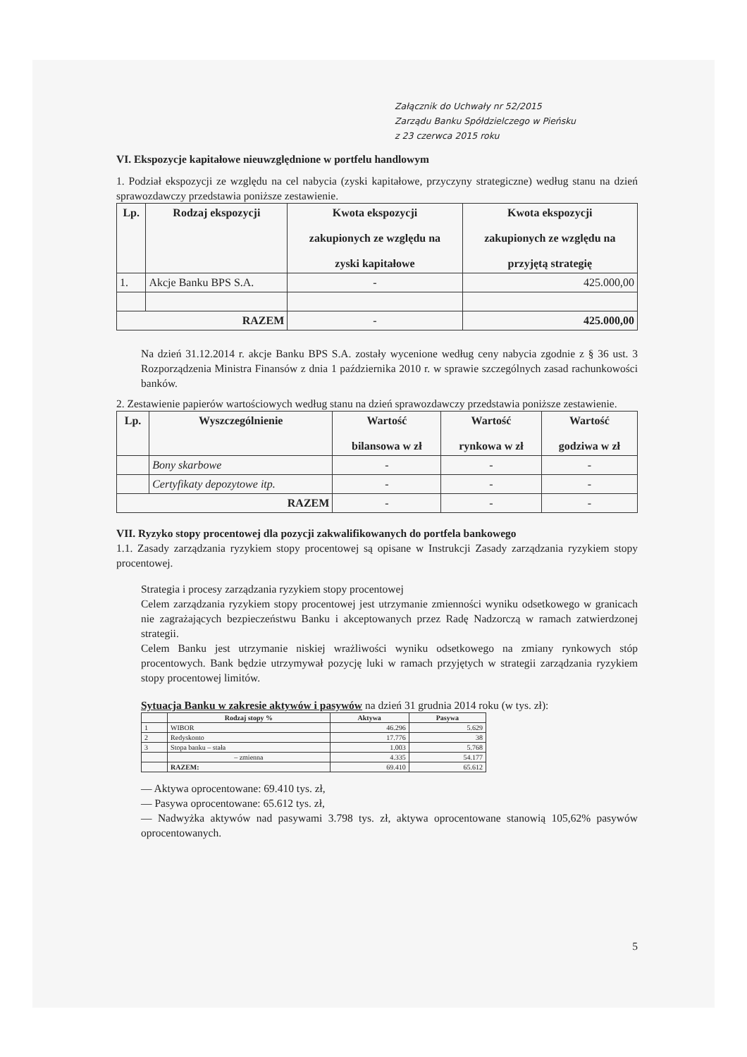Załącznik do Uchwały nr 52/2015
Zarządu Banku Spółdzielczego w Pieńsku
z 23 czerwca 2015 roku
VI. Ekspozycje kapitałowe nieuwzględnione w portfelu handlowym
1. Podział ekspozycji ze względu na cel nabycia (zyski kapitałowe, przyczyny strategiczne) według stanu na dzień sprawozdawczy przedstawia poniższe zestawienie.
| Lp. | Rodzaj ekspozycji | Kwota ekspozycji zakupionych ze względu na zyski kapitałowe | Kwota ekspozycji zakupionych ze względu na przyjętą strategię |
| --- | --- | --- | --- |
| 1. | Akcje Banku BPS S.A. | - | 425.000,00 |
| RAZEM | | - | 425.000,00 |
Na dzień 31.12.2014 r. akcje Banku BPS S.A. zostały wycenione według ceny nabycia zgodnie z § 36 ust. 3 Rozporządzenia Ministra Finansów z dnia 1 października 2010 r. w sprawie szczególnych zasad rachunkowości banków.
2. Zestawienie papierów wartościowych według stanu na dzień sprawozdawczy przedstawia poniższe zestawienie.
| Lp. | Wyszczególnienie | Wartość bilansowa w zł | Wartość rynkowa w zł | Wartość godziwa w zł |
| --- | --- | --- | --- | --- |
| | Bony skarbowe | - | - | - |
| | Certyfikaty depozytowe itp. | - | - | - |
| RAZEM | | - | - | - |
VII. Ryzyko stopy procentowej dla pozycji zakwalifikowanych do portfela bankowego
1.1. Zasady zarządzania ryzykiem stopy procentowej są opisane w Instrukcji Zasady zarządzania ryzykiem stopy procentowej.
Strategia i procesy zarządzania ryzykiem stopy procentowej
Celem zarządzania ryzykiem stopy procentowej jest utrzymanie zmienności wyniku odsetkowego w granicach nie zagrażających bezpieczeństwu Banku i akceptowanych przez Radę Nadzorczą w ramach zatwierdzonej strategii.
Celem Banku jest utrzymanie niskiej wrażliwości wyniku odsetkowego na zmiany rynkowych stóp procentowych. Bank będzie utrzymywał pozycję luki w ramach przyjętych w strategii zarządzania ryzykiem stopy procentowej limitów.
Sytuacja Banku w zakresie aktywów i pasywów na dzień 31 grudnia 2014 roku (w tys. zł):
| | Rodzaj stopy % | Aktywa | Pasywa |
| --- | --- | --- | --- |
| 1 | WIBOR | 46.296 | 5.629 |
| 2 | Redyskonto | 17.776 | 38 |
| 3 | Stopa banku – stała | 1.003 | 5.768 |
| | – zmienna | 4.335 | 54.177 |
| | RAZEM: | 69.410 | 65.612 |
— Aktywa oprocentowane: 69.410 tys. zł,
— Pasywa oprocentowane: 65.612 tys. zł,
— Nadwyżka aktywów nad pasywami 3.798 tys. zł, aktywa oprocentowane stanowią 105,62% pasywów oprocentowanych.
5